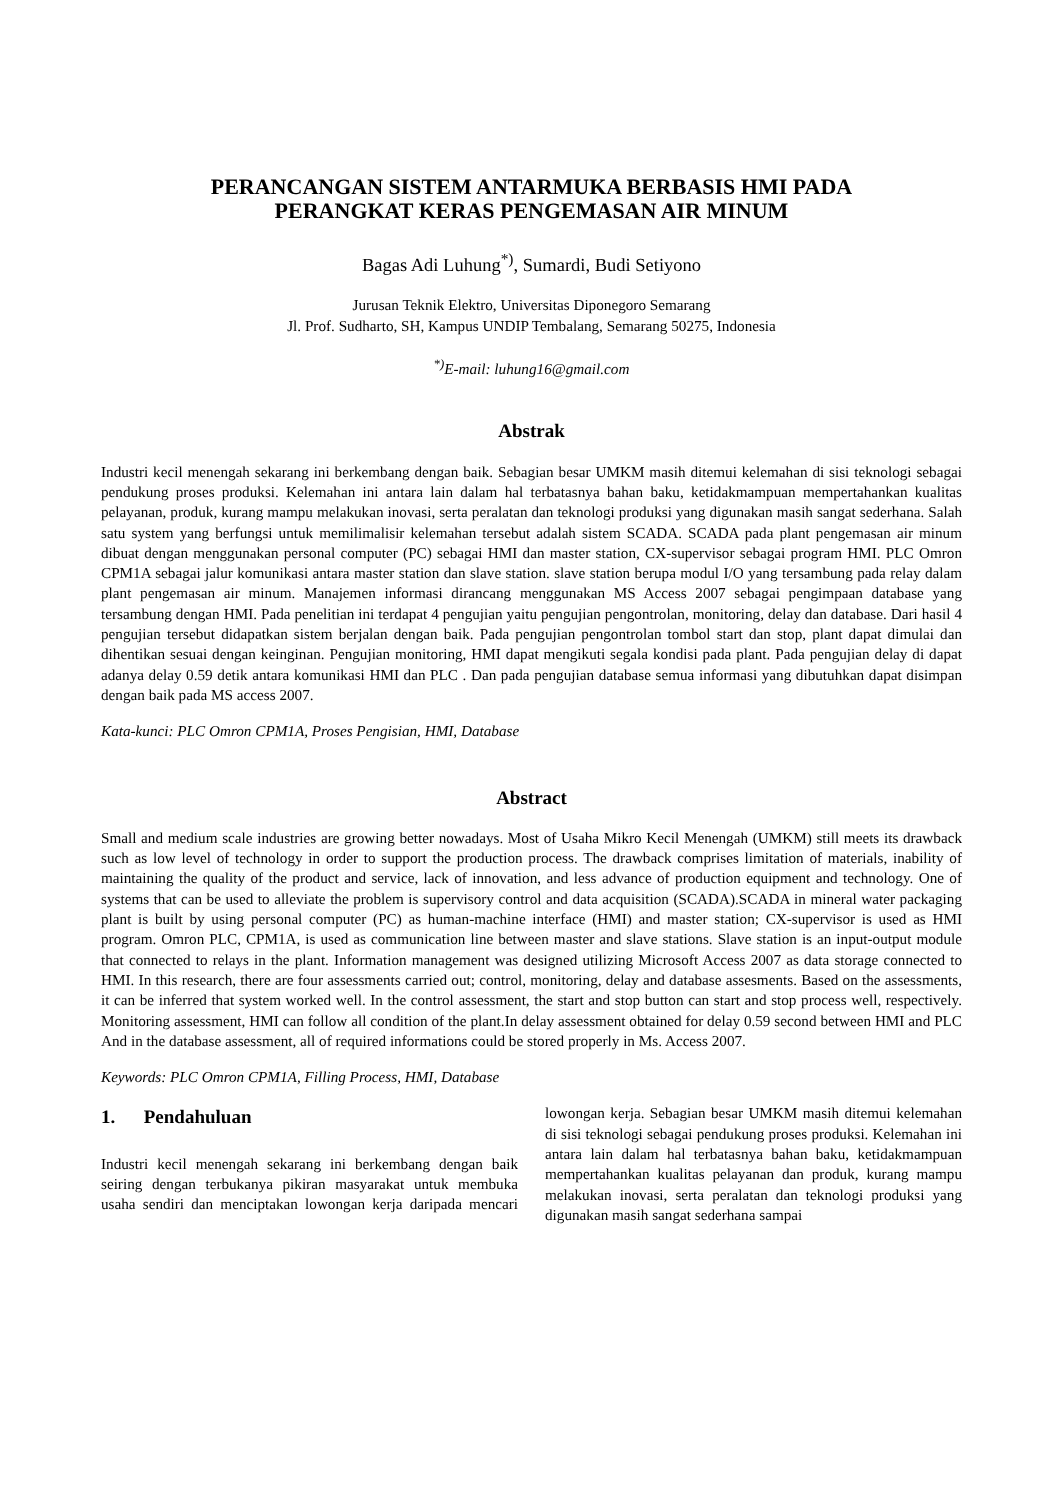PERANCANGAN SISTEM ANTARMUKA BERBASIS HMI PADA
PERANGKAT KERAS PENGEMASAN AIR MINUM
Bagas Adi Luhung<sup>*)</sup>, Sumardi, Budi Setiyono
Jurusan Teknik Elektro, Universitas Diponegoro Semarang
Jl. Prof. Sudharto, SH, Kampus UNDIP Tembalang, Semarang 50275, Indonesia
<sup>*)</sup> E-mail: luhung16@gmail.com
Abstrak
Industri kecil menengah sekarang ini berkembang dengan baik. Sebagian besar UMKM masih ditemui kelemahan di sisi teknologi sebagai pendukung proses produksi. Kelemahan ini antara lain dalam hal terbatasnya bahan baku, ketidakmampuan mempertahankan kualitas pelayanan, produk, kurang mampu melakukan inovasi, serta peralatan dan teknologi produksi yang digunakan masih sangat sederhana. Salah satu system yang berfungsi untuk memilimalisir kelemahan tersebut adalah sistem SCADA. SCADA pada plant pengemasan air minum dibuat dengan menggunakan personal computer (PC) sebagai HMI dan master station, CX-supervisor sebagai program HMI. PLC Omron CPM1A sebagai jalur komunikasi antara master station dan slave station. slave station berupa modul I/O yang tersambung pada relay dalam plant pengemasan air minum. Manajemen informasi dirancang menggunakan MS Access 2007 sebagai pengimpaan database yang tersambung dengan HMI. Pada penelitian ini terdapat 4 pengujian yaitu pengujian pengontrolan, monitoring, delay dan database. Dari hasil 4 pengujian tersebut didapatkan sistem berjalan dengan baik. Pada pengujian pengontrolan tombol start dan stop, plant dapat dimulai dan dihentikan sesuai dengan keinginan. Pengujian monitoring, HMI dapat mengikuti segala kondisi pada plant. Pada pengujian delay di dapat adanya delay 0.59 detik antara komunikasi HMI dan PLC . Dan pada pengujian database semua informasi yang dibutuhkan dapat disimpan dengan baik pada MS access 2007.
Kata-kunci: PLC Omron CPM1A, Proses Pengisian, HMI, Database
Abstract
Small and medium scale industries are growing better nowadays. Most of Usaha Mikro Kecil Menengah (UMKM) still meets its drawback such as low level of technology in order to support the production process. The drawback comprises limitation of materials, inability of maintaining the quality of the product and service, lack of innovation, and less advance of production equipment and technology. One of systems that can be used to alleviate the problem is supervisory control and data acquisition (SCADA).SCADA in mineral water packaging plant is built by using personal computer (PC) as human-machine interface (HMI) and master station; CX-supervisor is used as HMI program. Omron PLC, CPM1A, is used as communication line between master and slave stations. Slave station is an input-output module that connected to relays in the plant. Information management was designed utilizing Microsoft Access 2007 as data storage connected to HMI. In this research, there are four assessments carried out; control, monitoring, delay and database assesments. Based on the assessments, it can be inferred that system worked well. In the control assessment, the start and stop button can start and stop process well, respectively. Monitoring assessment, HMI can follow all condition of the plant.In delay assessment obtained for delay 0.59 second between HMI and PLC And in the database assessment, all of required informations could be stored properly in Ms. Access 2007.
Keywords: PLC Omron CPM1A, Filling Process, HMI, Database
1. Pendahuluan
Industri kecil menengah sekarang ini berkembang dengan baik seiring dengan terbukanya pikiran masyarakat untuk membuka usaha sendiri dan menciptakan lowongan kerja daripada mencari lowongan kerja. Sebagian besar UMKM masih ditemui kelemahan di sisi teknologi sebagai pendukung proses produksi. Kelemahan ini antara lain dalam hal terbatasnya bahan baku, ketidakmampuan mempertahankan kualitas pelayanan dan produk, kurang mampu melakukan inovasi, serta peralatan dan teknologi produksi yang digunakan masih sangat sederhana sampai